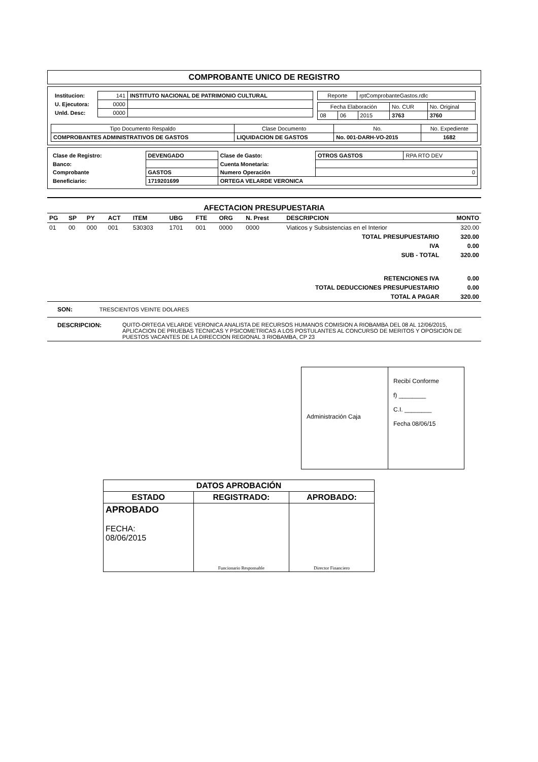COMPROBANTE UNICO DE REGISTRO
| / Institucion: / 141 / INSTITUTO NACIONAL DE PATRIMONIO CULTURAL / / U. Ejecutora: / 0000 / / / Unld. Desc: / 0000 / / | / Reporte / rptComprobanteGastos.rdlc / / Fecha Elaboración / / / No. CUR / No. Original / / 08 / 06 / 2015 / 3763 / 3760 / |
| Tipo Documento Respaldo | Clase Documento | No. | No. Expediente |
| COMPROBANTES ADMINISTRATIVOS DE GASTOS | LIQUIDACION DE GASTOS | No. 001-DARH-VO-2015 | 1682 |
| Clase de Registro: | DEVENGADO | Clase de Gasto: | OTROS GASTOS | RPA RTO DEV |
| Banco: | | Cuenta Monetaria: | | |
| Comprobante | GASTOS | Numero Operación | 0 | |
| Beneficiario: | 1719201699 | ORTEGA VELARDE VERONICA | | |
AFECTACION PRESUPUESTARIA
| PG | SP | PY | ACT | ITEM | UBG | FTE | ORG | N. Prest | DESCRIPCION | MONTO |
| 01 | 00 | 000 | 001 | 530303 | 1701 | 001 | 0000 | 0000 | Viaticos y Subsistencias en el Interior | 320.00 |
| TOTAL PRESUPUESTARIO | | | | | | | | | | 320.00 |
| IVA | | | | | | | | | | 0.00 |
| SUB - TOTAL | | | | | | | | | | 320.00 |
| RETENCIONES IVA | | | | | | | | | | 0.00 |
| TOTAL DEDUCCIONES PRESUPUESTARIO | | | | | | | | | | 0.00 |
| TOTAL A PAGAR | | | | | | | | | | 320.00 |
SON: TRESCIENTOS VEINTE DOLARES
| DESCRIPCION: | QUITO-ORTEGA VELARDE VERONICA ANALISTA DE RECURSOS HUMANOS COMISION A RIOBAMBA DEL 08 AL 12/06/2015, APLICACION DE PRUEBAS TECNICAS Y PSICOMETRICAS A LOS POSTULANTES AL CONCURSO DE MERITOS Y OPOSICION DE PUESTOS VACANTES DE LA DIRECCION REGIONAL 3 RIOBAMBA, CP 23 |
Administración Caja
Recibí Conforme
f) ________
C.I. ________
Fecha 08/06/15
| DATOS APROBACIÓN | | |
| ESTADO | REGISTRADO: | APROBADO: |
| APROBADO FECHA: 08/06/2015 | Funcionario Responsable | Director Financiero |